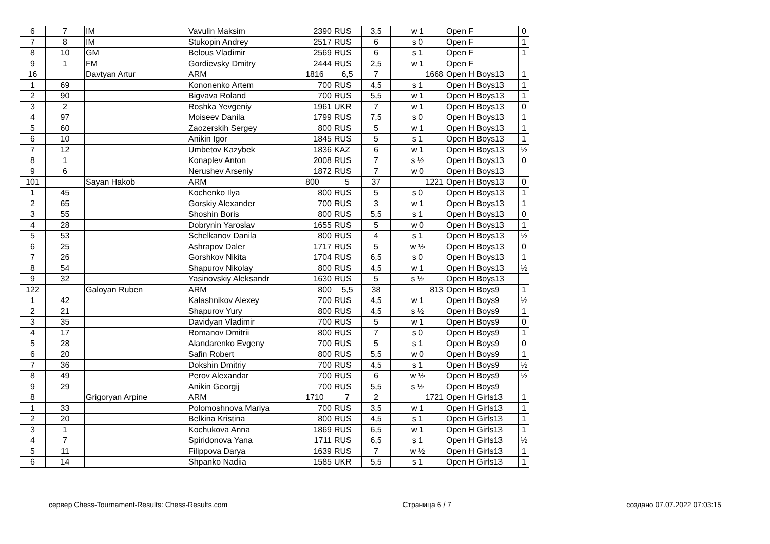| 6 | 7 | IM | Vavulin Maksim | 2390 | RUS | 3,5 | w 1 | Open F | 0 |
| 7 | 8 | IM | Stukopin Andrey | 2517 | RUS | 6 | s 0 | Open F | 1 |
| 8 | 10 | GM | Belous Vladimir | 2569 | RUS | 6 | s 1 | Open F | 1 |
| 9 | 1 | FM | Gordievsky Dmitry | 2444 | RUS | 2,5 | w 1 | Open F | |
| 16 | | Davtyan Artur | ARM | 1816 | 6,5 | 7 | 1668 | Open H Boys13 | 1 |
| 1 | 69 | | Kononenko Artem | 700 | RUS | 4,5 | s 1 | Open H Boys13 | 1 |
| 2 | 90 | | Bigvava Roland | 700 | RUS | 5,5 | w 1 | Open H Boys13 | 1 |
| 3 | 2 | | Roshka Yevgeniy | 1961 | UKR | 7 | w 1 | Open H Boys13 | 0 |
| 4 | 97 | | Moiseev Danila | 1799 | RUS | 7,5 | s 0 | Open H Boys13 | 1 |
| 5 | 60 | | Zaozerskih Sergey | 800 | RUS | 5 | w 1 | Open H Boys13 | 1 |
| 6 | 10 | | Anikin Igor | 1845 | RUS | 5 | s 1 | Open H Boys13 | 1 |
| 7 | 12 | | Umbetov Kazybek | 1836 | KAZ | 6 | w 1 | Open H Boys13 | ½ |
| 8 | 1 | | Konaplev Anton | 2008 | RUS | 7 | s ½ | Open H Boys13 | 0 |
| 9 | 6 | | Nerushev Arseniy | 1872 | RUS | 7 | w 0 | Open H Boys13 | |
| 101 | | Sayan Hakob | ARM | 800 | 5 | 37 | 1221 | Open H Boys13 | 0 |
| 1 | 45 | | Kochenko Ilya | 800 | RUS | 5 | s 0 | Open H Boys13 | 1 |
| 2 | 65 | | Gorskiy Alexander | 700 | RUS | 3 | w 1 | Open H Boys13 | 1 |
| 3 | 55 | | Shoshin Boris | 800 | RUS | 5,5 | s 1 | Open H Boys13 | 0 |
| 4 | 28 | | Dobrynin Yaroslav | 1655 | RUS | 5 | w 0 | Open H Boys13 | 1 |
| 5 | 53 | | Schelkanov Danila | 800 | RUS | 4 | s 1 | Open H Boys13 | ½ |
| 6 | 25 | | Ashrapov Daler | 1717 | RUS | 5 | w ½ | Open H Boys13 | 0 |
| 7 | 26 | | Gorshkov Nikita | 1704 | RUS | 6,5 | s 0 | Open H Boys13 | 1 |
| 8 | 54 | | Shapurov Nikolay | 800 | RUS | 4,5 | w 1 | Open H Boys13 | ½ |
| 9 | 32 | | Yasinovskiy Aleksandr | 1630 | RUS | 5 | s ½ | Open H Boys13 | |
| 122 | | Galoyan Ruben | ARM | 800 | 5,5 | 38 | 813 | Open H Boys9 | 1 |
| 1 | 42 | | Kalashnikov Alexey | 700 | RUS | 4,5 | w 1 | Open H Boys9 | ½ |
| 2 | 21 | | Shapurov Yury | 800 | RUS | 4,5 | s ½ | Open H Boys9 | 1 |
| 3 | 35 | | Davidyan Vladimir | 700 | RUS | 5 | w 1 | Open H Boys9 | 0 |
| 4 | 17 | | Romanov Dmitrii | 800 | RUS | 7 | s 0 | Open H Boys9 | 1 |
| 5 | 28 | | Alandarenko Evgeny | 700 | RUS | 5 | s 1 | Open H Boys9 | 0 |
| 6 | 20 | | Safin Robert | 800 | RUS | 5,5 | w 0 | Open H Boys9 | 1 |
| 7 | 36 | | Dokshin Dmitriy | 700 | RUS | 4,5 | s 1 | Open H Boys9 | ½ |
| 8 | 49 | | Perov Alexandar | 700 | RUS | 6 | w ½ | Open H Boys9 | ½ |
| 9 | 29 | | Anikin Georgij | 700 | RUS | 5,5 | s ½ | Open H Boys9 | |
| 8 | | Grigoryan Arpine | ARM | 1710 | 7 | 2 | 1721 | Open H Girls13 | 1 |
| 1 | 33 | | Polomoshnova Mariya | 700 | RUS | 3,5 | w 1 | Open H Girls13 | 1 |
| 2 | 20 | | Belkina Kristina | 800 | RUS | 4,5 | s 1 | Open H Girls13 | 1 |
| 3 | 1 | | Kochukova Anna | 1869 | RUS | 6,5 | w 1 | Open H Girls13 | 1 |
| 4 | 7 | | Spiridonova Yana | 1711 | RUS | 6,5 | s 1 | Open H Girls13 | ½ |
| 5 | 11 | | Filippova Darya | 1639 | RUS | 7 | w ½ | Open H Girls13 | 1 |
| 6 | 14 | | Shpanko Nadiia | 1585 | UKR | 5,5 | s 1 | Open H Girls13 | 1 |
сервер Chess-Tournament-Results: Chess-Results.com Страница 6 / 7 создано 07.07.2022 07:03:15